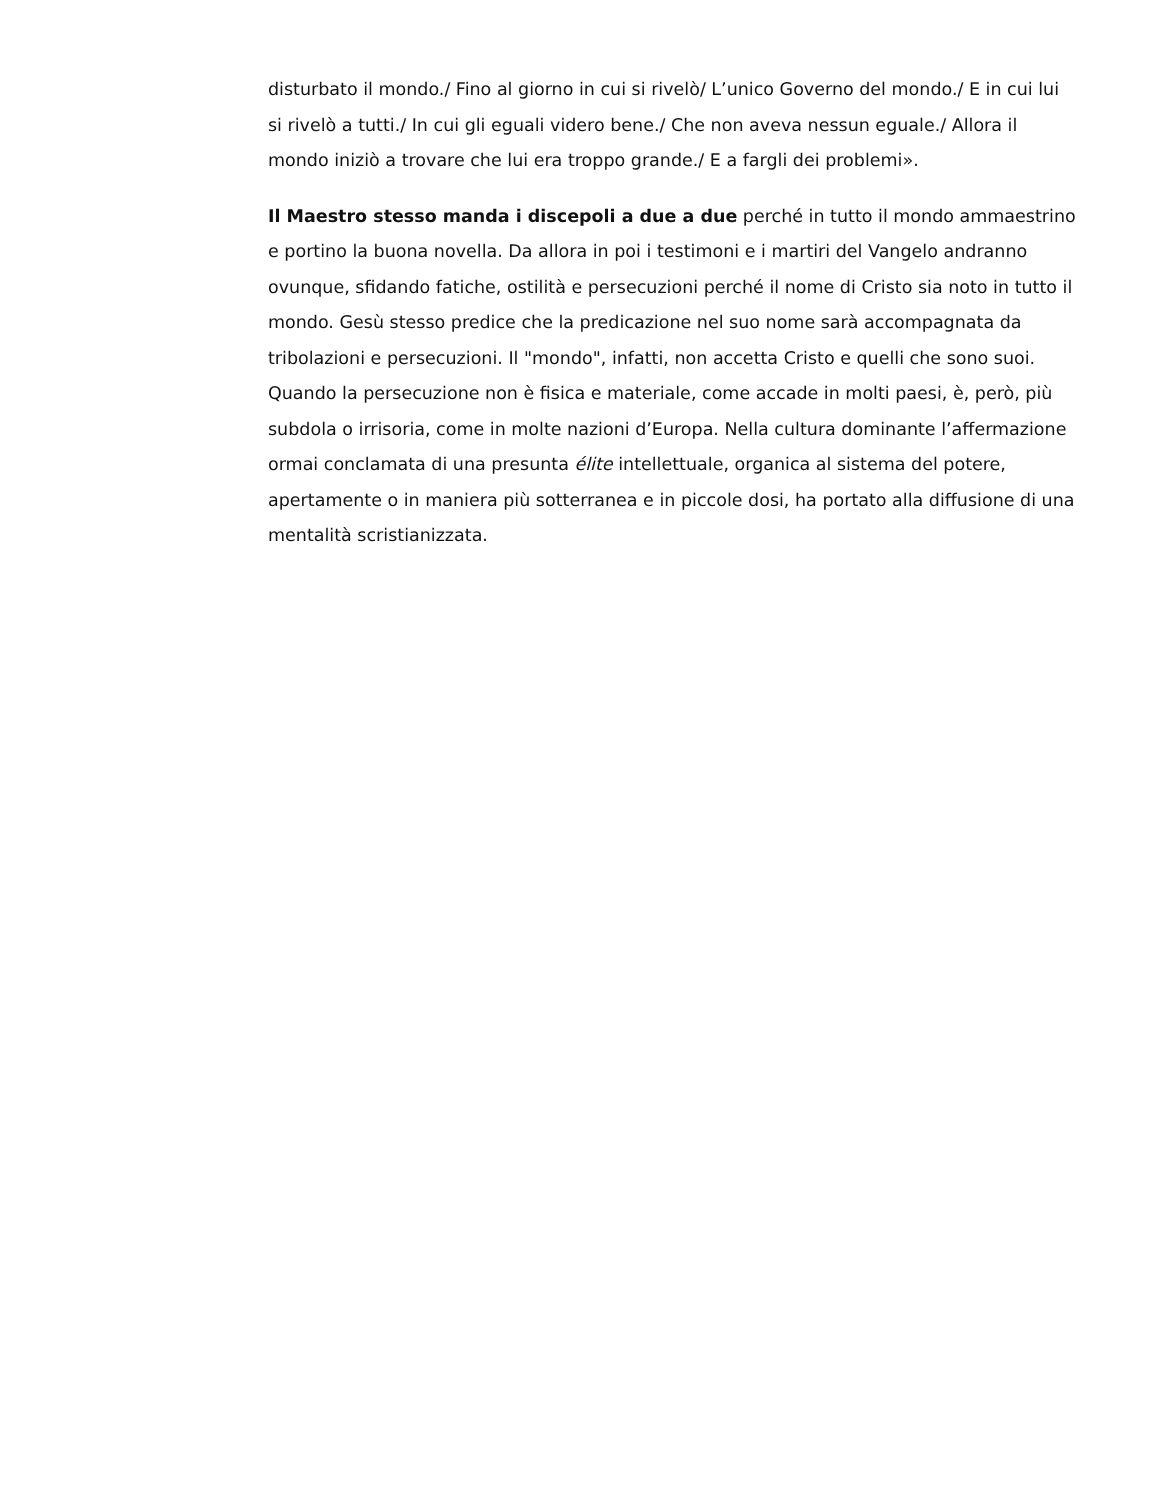disturbato il mondo./ Fino al giorno in cui si rivelò/ L’unico Governo del mondo./ E in cui lui si rivelò a tutti./ In cui gli eguali videro bene./ Che non aveva nessun eguale./ Allora il mondo iniziò a trovare che lui era troppo grande./ E a fargli dei problemi».
Il Maestro stesso manda i discepoli a due a due perché in tutto il mondo ammaestrino e portino la buona novella. Da allora in poi i testimoni e i martiri del Vangelo andranno ovunque, sfidando fatiche, ostilità e persecuzioni perché il nome di Cristo sia noto in tutto il mondo. Gesù stesso predice che la predicazione nel suo nome sarà accompagnata da tribolazioni e persecuzioni. Il "mondo", infatti, non accetta Cristo e quelli che sono suoi. Quando la persecuzione non è fisica e materiale, come accade in molti paesi, è, però, più subdola o irrisoria, come in molte nazioni d’Europa. Nella cultura dominante l’affermazione ormai conclamata di una presunta élite intellettuale, organica al sistema del potere, apertamente o in maniera più sotterranea e in piccole dosi, ha portato alla diffusione di una mentalità scristianizzata.